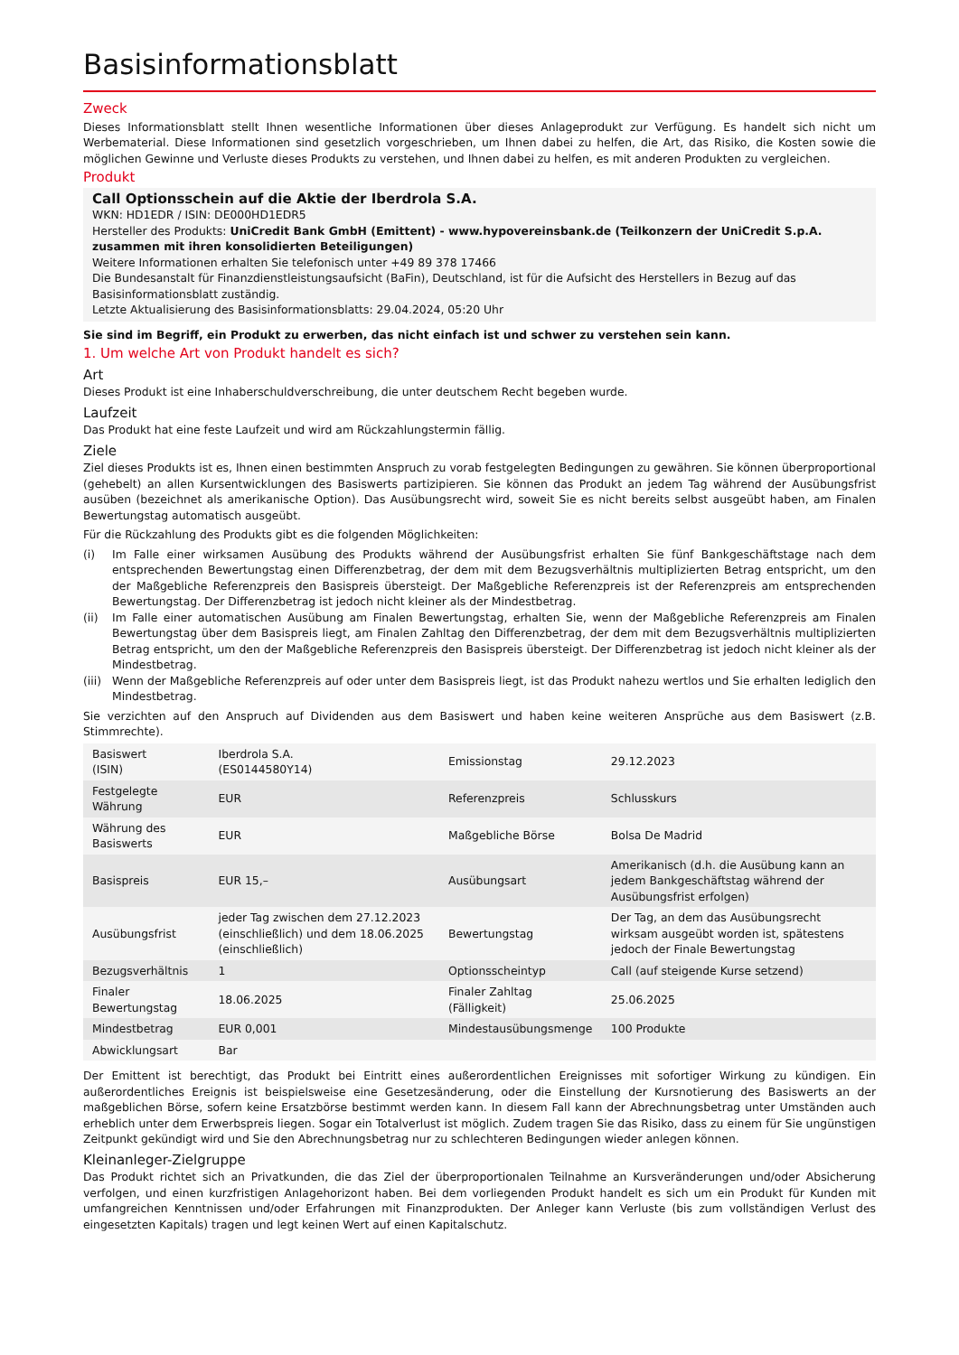Basisinformationsblatt
Zweck
Dieses Informationsblatt stellt Ihnen wesentliche Informationen über dieses Anlageprodukt zur Verfügung. Es handelt sich nicht um Werbematerial. Diese Informationen sind gesetzlich vorgeschrieben, um Ihnen dabei zu helfen, die Art, das Risiko, die Kosten sowie die möglichen Gewinne und Verluste dieses Produkts zu verstehen, und Ihnen dabei zu helfen, es mit anderen Produkten zu vergleichen.
Produkt
Call Optionsschein auf die Aktie der Iberdrola S.A.
WKN: HD1EDR / ISIN: DE000HD1EDR5
Hersteller des Produkts: UniCredit Bank GmbH (Emittent) - www.hypovereinsbank.de (Teilkonzern der UniCredit S.p.A. zusammen mit ihren konsolidierten Beteiligungen)
Weitere Informationen erhalten Sie telefonisch unter +49 89 378 17466
Die Bundesanstalt für Finanzdienstleistungsaufsicht (BaFin), Deutschland, ist für die Aufsicht des Herstellers in Bezug auf das Basisinformationsblatt zuständig.
Letzte Aktualisierung des Basisinformationsblatts: 29.04.2024, 05:20 Uhr
Sie sind im Begriff, ein Produkt zu erwerben, das nicht einfach ist und schwer zu verstehen sein kann.
1. Um welche Art von Produkt handelt es sich?
Art
Dieses Produkt ist eine Inhaberschuldverschreibung, die unter deutschem Recht begeben wurde.
Laufzeit
Das Produkt hat eine feste Laufzeit und wird am Rückzahlungstermin fällig.
Ziele
Ziel dieses Produkts ist es, Ihnen einen bestimmten Anspruch zu vorab festgelegten Bedingungen zu gewähren. Sie können überproportional (gehebelt) an allen Kursentwicklungen des Basiswerts partizipieren. Sie können das Produkt an jedem Tag während der Ausübungsfrist ausüben (bezeichnet als amerikanische Option). Das Ausübungsrecht wird, soweit Sie es nicht bereits selbst ausgeübt haben, am Finalen Bewertungstag automatisch ausgeübt.
Für die Rückzahlung des Produkts gibt es die folgenden Möglichkeiten:
(i) Im Falle einer wirksamen Ausübung des Produkts während der Ausübungsfrist erhalten Sie fünf Bankgeschäftstage nach dem entsprechenden Bewertungstag einen Differenzbetrag, der dem mit dem Bezugsverhältnis multiplizierten Betrag entspricht, um den der Maßgebliche Referenzpreis den Basispreis übersteigt. Der Maßgebliche Referenzpreis ist der Referenzpreis am entsprechenden Bewertungstag. Der Differenzbetrag ist jedoch nicht kleiner als der Mindestbetrag.
(ii) Im Falle einer automatischen Ausübung am Finalen Bewertungstag, erhalten Sie, wenn der Maßgebliche Referenzpreis am Finalen Bewertungstag über dem Basispreis liegt, am Finalen Zahltag den Differenzbetrag, der dem mit dem Bezugsverhältnis multiplizierten Betrag entspricht, um den der Maßgebliche Referenzpreis den Basispreis übersteigt. Der Differenzbetrag ist jedoch nicht kleiner als der Mindestbetrag.
(iii) Wenn der Maßgebliche Referenzpreis auf oder unter dem Basispreis liegt, ist das Produkt nahezu wertlos und Sie erhalten lediglich den Mindestbetrag.
Sie verzichten auf den Anspruch auf Dividenden aus dem Basiswert und haben keine weiteren Ansprüche aus dem Basiswert (z.B. Stimmrechte).
| Basiswert (ISIN) | Iberdrola S.A. (ES0144580Y14) | Emissionstag | 29.12.2023 |
| Festgelegte Währung | EUR | Referenzpreis | Schlusskurs |
| Währung des Basiswerts | EUR | Maßgebliche Börse | Bolsa De Madrid |
| Basispreis | EUR 15,– | Ausübungsart | Amerikanisch (d.h. die Ausübung kann an jedem Bankgeschäftstag während der Ausübungsfrist erfolgen) |
| Ausübungsfrist | jeder Tag zwischen dem 27.12.2023 (einschließlich) und dem 18.06.2025 (einschließlich) | Bewertungstag | Der Tag, an dem das Ausübungsrecht wirksam ausgeübt worden ist, spätestens jedoch der Finale Bewertungstag |
| Bezugsverhältnis | 1 | Optionsscheintyp | Call (auf steigende Kurse setzend) |
| Finaler Bewertungstag | 18.06.2025 | Finaler Zahltag (Fälligkeit) | 25.06.2025 |
| Mindestbetrag | EUR 0,001 | Mindestausübungsmenge | 100 Produkte |
| Abwicklungsart | Bar | | |
Der Emittent ist berechtigt, das Produkt bei Eintritt eines außerordentlichen Ereignisses mit sofortiger Wirkung zu kündigen. Ein außerordentliches Ereignis ist beispielsweise eine Gesetzesänderung, oder die Einstellung der Kursnotierung des Basiswerts an der maßgeblichen Börse, sofern keine Ersatzbörse bestimmt werden kann. In diesem Fall kann der Abrechnungsbetrag unter Umständen auch erheblich unter dem Erwerbspreis liegen. Sogar ein Totalverlust ist möglich. Zudem tragen Sie das Risiko, dass zu einem für Sie ungünstigen Zeitpunkt gekündigt wird und Sie den Abrechnungsbetrag nur zu schlechteren Bedingungen wieder anlegen können.
Kleinanleger-Zielgruppe
Das Produkt richtet sich an Privatkunden, die das Ziel der überproportionalen Teilnahme an Kursveränderungen und/oder Absicherung verfolgen, und einen kurzfristigen Anlagehorizont haben. Bei dem vorliegenden Produkt handelt es sich um ein Produkt für Kunden mit umfangreichen Kenntnissen und/oder Erfahrungen mit Finanzprodukten. Der Anleger kann Verluste (bis zum vollständigen Verlust des eingesetzten Kapitals) tragen und legt keinen Wert auf einen Kapitalschutz.